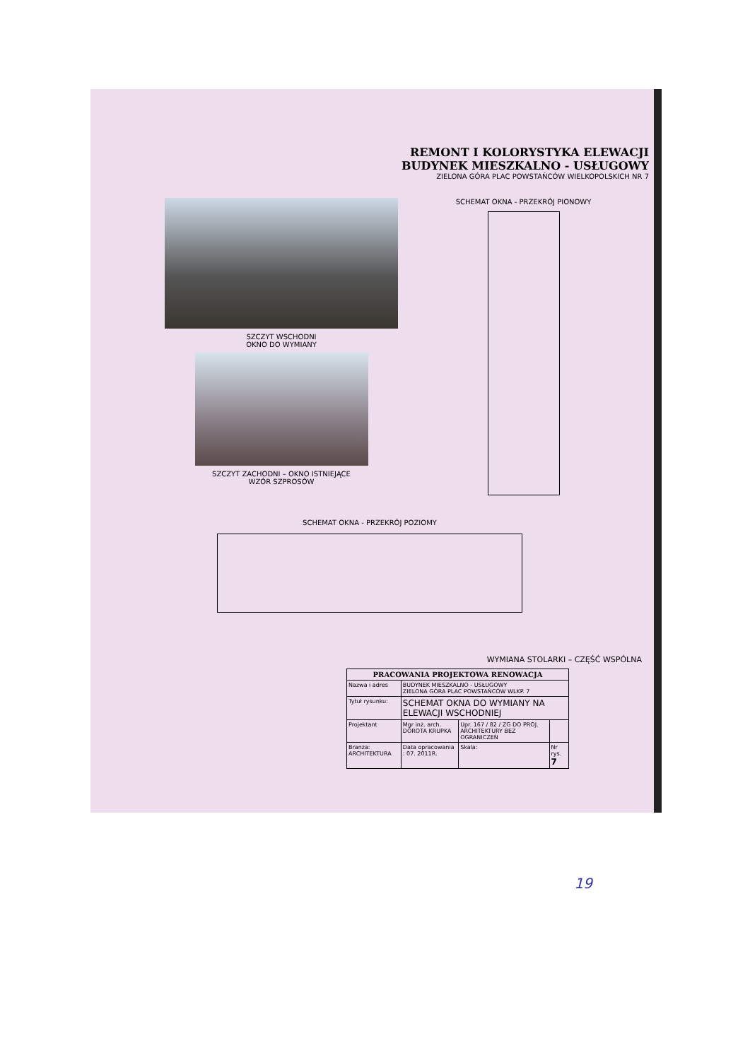REMONT I KOLORYSTYKA ELEWACJI
BUDYNEK MIESZKALNO - USŁUGOWY
ZIELONA GÓRA PLAC POWSTAŃCÓW WIELKOPOLSKICH NR 7
SZCZYT WSCHODNI
OKNO DO WYMIANY
SZCZYT ZACHODNI – OKNO ISTNIEJĄCE
WZÓR SZPROSÓW
SCHEMAT OKNA - PRZEKRÓJ PIONOWY
SCHEMAT OKNA - PRZEKRÓJ POZIOMY
WYMIANA STOLARKI – CZĘŚĆ WSPÓLNA
| PRACOWANIA PROJEKTOWA RENOWACJA | | | |
| --- | --- | --- | --- |
| Nazwa i adres | BUDYNEK MIESZKALNO - USŁUGOWY ZIELONA GÓRA PLAC POWSTAŃCÓW WLKP. 7 | | |
| Tytuł rysunku: | SCHEMAT OKNA DO WYMIANY NA ELEWACJI WSCHODNIEJ | | |
| Projektant | Mgr inż. arch. DOROTA KRUPKA | Upr. 167 / 82 / ZG DO PROJ. ARCHITEKTURY BEZ OGRANICZEŃ | |
| Branża: ARCHITEKTURA | Data opracowania : 07. 2011R. | Skala: | Nr rys. 7 |
19